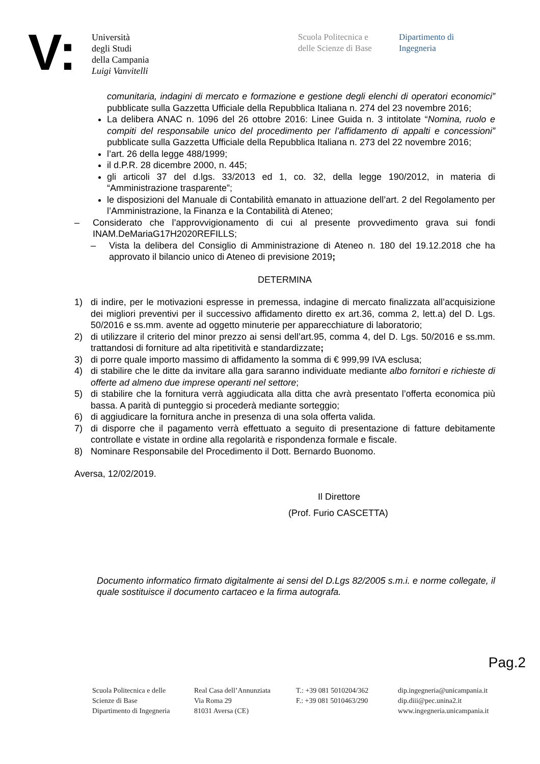V:
Università
degli Studi
della Campania
Luigi Vanvitelli
Scuola Politecnica e
delle Scienze di Base
Dipartimento di
Ingegneria
comunitaria, indagini di mercato e formazione e gestione degli elenchi di operatori economici” pubblicate sulla Gazzetta Ufficiale della Repubblica Italiana n. 274 del 23 novembre 2016;
La delibera ANAC n. 1096 del 26 ottobre 2016: Linee Guida n. 3 intitolate “Nomina, ruolo e compiti del responsabile unico del procedimento per l’affidamento di appalti e concessioni” pubblicate sulla Gazzetta Ufficiale della Repubblica Italiana n. 273 del 22 novembre 2016;
l’art. 26 della legge 488/1999;
il d.P.R. 28 dicembre 2000, n. 445;
gli articoli 37 del d.lgs. 33/2013 ed 1, co. 32, della legge 190/2012, in materia di “Amministrazione trasparente”;
le disposizioni del Manuale di Contabilità emanato in attuazione dell’art. 2 del Regolamento per l’Amministrazione, la Finanza e la Contabilità di Ateneo;
– Considerato che l’approvvigionamento di cui al presente provvedimento grava sui fondi INAM.DeMariaG17H2020REFILLS;
– Vista la delibera del Consiglio di Amministrazione di Ateneo n. 180 del 19.12.2018 che ha approvato il bilancio unico di Ateneo di previsione 2019;
DETERMINA
1) di indire, per le motivazioni espresse in premessa, indagine di mercato finalizzata all’acquisizione dei migliori preventivi per il successivo affidamento diretto ex art.36, comma 2, lett.a) del D. Lgs. 50/2016 e ss.mm. avente ad oggetto minuterie per apparecchiature di laboratorio;
2) di utilizzare il criterio del minor prezzo ai sensi dell’art.95, comma 4, del D. Lgs. 50/2016 e ss.mm. trattandosi di forniture ad alta ripetitività e standardizzate;
3) di porre quale importo massimo di affidamento la somma di € 999,99 IVA esclusa;
4) di stabilire che le ditte da invitare alla gara saranno individuate mediante albo fornitori e richieste di offerte ad almeno due imprese operanti nel settore;
5) di stabilire che la fornitura verrà aggiudicata alla ditta che avrà presentato l’offerta economica più bassa. A parità di punteggio si procederà mediante sorteggio;
6) di aggiudicare la fornitura anche in presenza di una sola offerta valida.
7) di disporre che il pagamento verrà effettuato a seguito di presentazione di fatture debitamente controllate e vistate in ordine alla regolarità e rispondenza formale e fiscale.
8) Nominare Responsabile del Procedimento il Dott. Bernardo Buonomo.
Aversa, 12/02/2019.
Il Direttore
(Prof. Furio CASCETTA)
Documento informatico firmato digitalmente ai sensi del D.Lgs 82/2005 s.m.i. e norme collegate, il quale sostituisce il documento cartaceo e la firma autografa.
Pag.2
Scuola Politecnica e delle
Scienze di Base
Dipartimento di Ingegneria
Real Casa dell’Annunziata
Via Roma 29
81031 Aversa (CE)
T.: +39 081 5010204/362
F.: +39 081 5010463/290
dip.ingegneria@unicampania.it
dip.diii@pec.unina2.it
www.ingegneria.unicampania.it